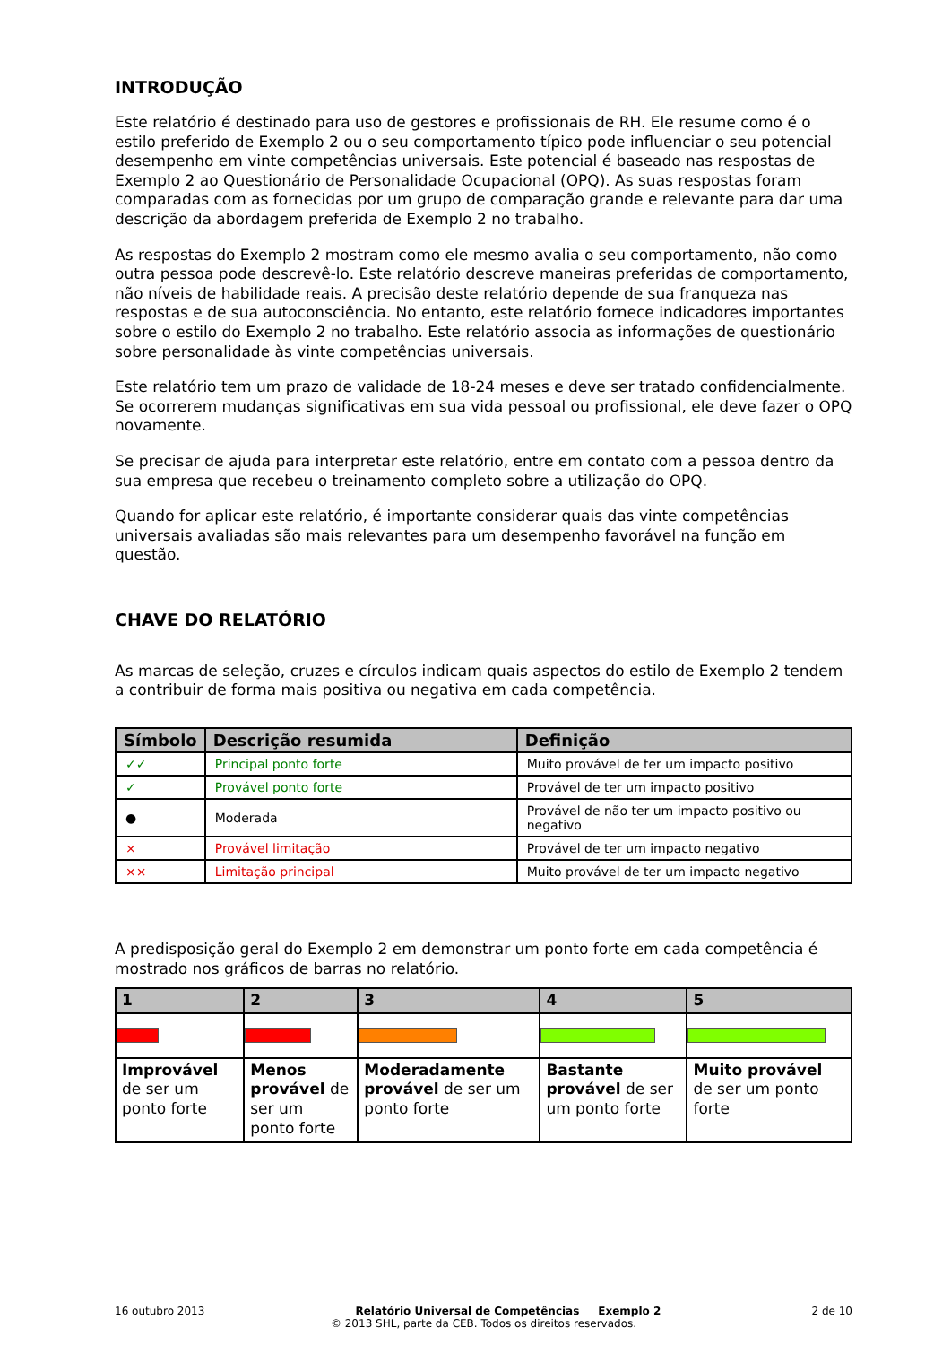INTRODUÇÃO
Este relatório é destinado para uso de gestores e profissionais de RH. Ele resume como é o estilo preferido de Exemplo 2 ou o seu comportamento típico pode influenciar o seu potencial desempenho em vinte competências universais. Este potencial é baseado nas respostas de Exemplo 2 ao Questionário de Personalidade Ocupacional (OPQ). As suas respostas foram comparadas com as fornecidas por um grupo de comparação grande e relevante para dar uma descrição da abordagem preferida de Exemplo 2 no trabalho.
As respostas do Exemplo 2 mostram como ele mesmo avalia o seu comportamento, não como outra pessoa pode descrevê-lo. Este relatório descreve maneiras preferidas de comportamento, não níveis de habilidade reais. A precisão deste relatório depende de sua franqueza nas respostas e de sua autoconsciência. No entanto, este relatório fornece indicadores importantes sobre o estilo do Exemplo 2 no trabalho. Este relatório associa as informações de questionário sobre personalidade às vinte competências universais.
Este relatório tem um prazo de validade de 18-24 meses e deve ser tratado confidencialmente. Se ocorrerem mudanças significativas em sua vida pessoal ou profissional, ele deve fazer o OPQ novamente.
Se precisar de ajuda para interpretar este relatório, entre em contato com a pessoa dentro da sua empresa que recebeu o treinamento completo sobre a utilização do OPQ.
Quando for aplicar este relatório, é importante considerar quais das vinte competências universais avaliadas são mais relevantes para um desempenho favorável na função em questão.
CHAVE DO RELATÓRIO
As marcas de seleção, cruzes e círculos indicam quais aspectos do estilo de Exemplo 2 tendem a contribuir de forma mais positiva ou negativa em cada competência.
| Símbolo | Descrição resumida | Definição |
| --- | --- | --- |
| ✓✓ | Principal ponto forte | Muito provável de ter um impacto positivo |
| ✓ | Provável ponto forte | Provável de ter um impacto positivo |
| ● | Moderada | Provável de não ter um impacto positivo ou negativo |
| × | Provável limitação | Provável de ter um impacto negativo |
| ×× | Limitação principal | Muito provável de ter um impacto negativo |
A predisposição geral do Exemplo 2 em demonstrar um ponto forte em cada competência é mostrado nos gráficos de barras no relatório.
| 1 | 2 | 3 | 4 | 5 |
| --- | --- | --- | --- | --- |
| Improvável de ser um ponto forte | Menos provável de ser um ponto forte | Moderadamente provável de ser um ponto forte | Bastante provável de ser um ponto forte | Muito provável de ser um ponto forte |
16 outubro 2013 Relatório Universal de Competências Exemplo 2 2 de 10
© 2013 SHL, parte da CEB. Todos os direitos reservados.